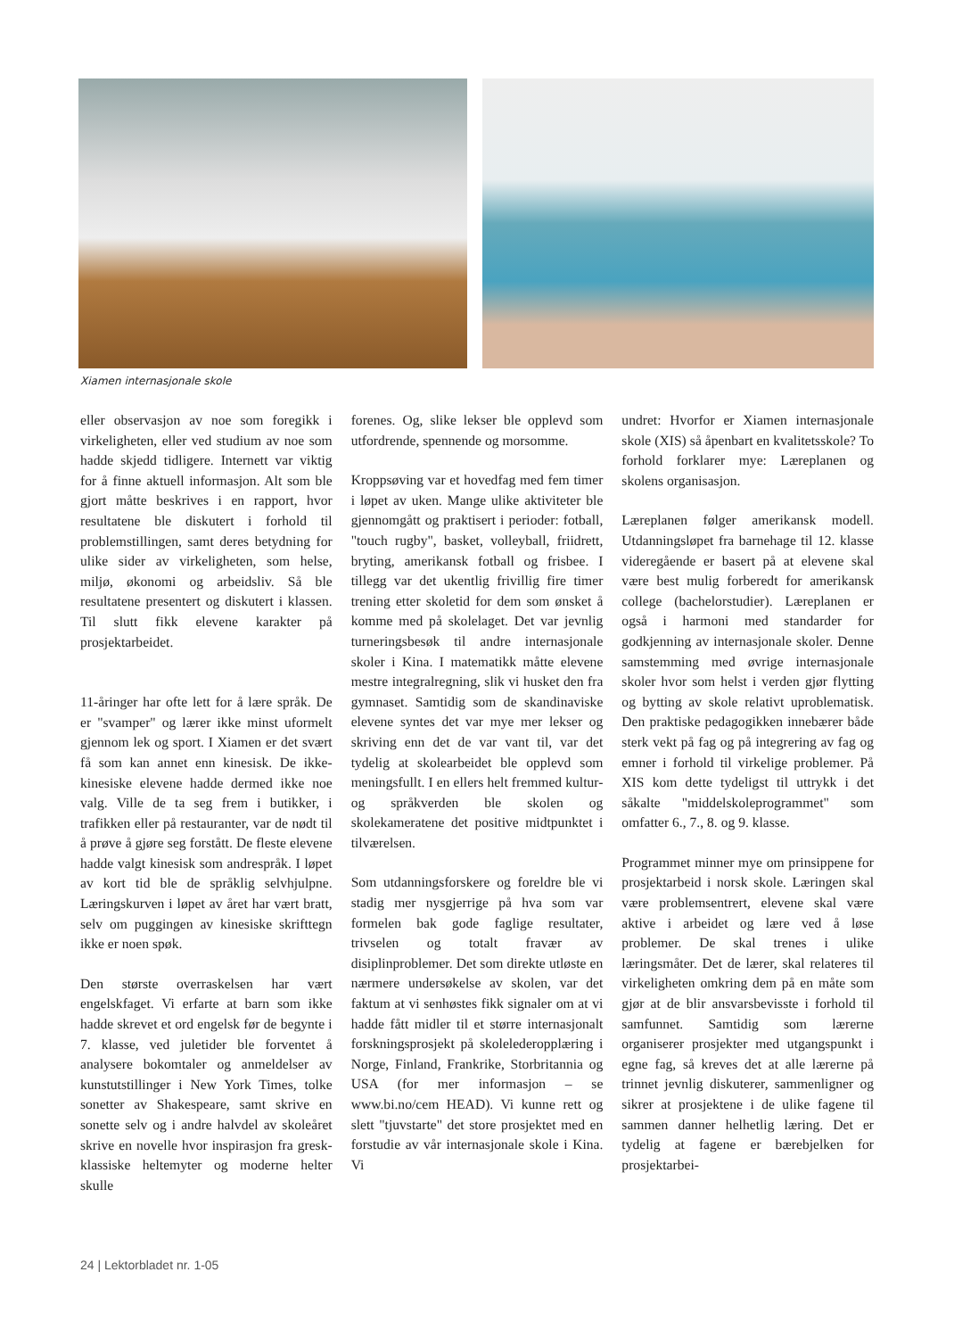Xiamen internasjonale skole
eller observasjon av noe som foregikk i virkeligheten, eller ved studium av noe som hadde skjedd tidligere. Internett var viktig for å finne aktuell informasjon. Alt som ble gjort måtte beskrives i en rapport, hvor resultatene ble diskutert i forhold til problemstillingen, samt deres betydning for ulike sider av virkeligheten, som helse, miljø, økonomi og arbeidsliv. Så ble resultatene presentert og diskutert i klassen. Til slutt fikk elevene karakter på prosjektarbeidet.
11-åringer har ofte lett for å lære språk. De er "svamper" og lærer ikke minst uformelt gjennom lek og sport. I Xiamen er det svært få som kan annet enn kinesisk. De ikke-kinesiske elevene hadde dermed ikke noe valg. Ville de ta seg frem i butikker, i trafikken eller på restauranter, var de nødt til å prøve å gjøre seg forstått. De fleste elevene hadde valgt kinesisk som andrespråk. I løpet av kort tid ble de språklig selvhjulpne. Læringskurven i løpet av året har vært bratt, selv om puggingen av kinesiske skrifttegn ikke er noen spøk.
Den største overraskelsen har vært engelskfaget. Vi erfarte at barn som ikke hadde skrevet et ord engelsk før de begynte i 7. klasse, ved juletider ble forventet å analysere bokomtaler og anmeldelser av kunstutstillinger i New York Times, tolke sonetter av Shakespeare, samt skrive en sonette selv og i andre halvdel av skoleåret skrive en novelle hvor inspirasjon fra gresk-klassiske heltemyter og moderne helter skulle
forenes. Og, slike lekser ble opplevd som utfordrende, spennende og morsomme.
Kroppsøving var et hovedfag med fem timer i løpet av uken. Mange ulike aktiviteter ble gjennomgått og praktisert i perioder: fotball, "touch rugby", basket, volleyball, friidrett, bryting, amerikansk fotball og frisbee. I tillegg var det ukentlig frivillig fire timer trening etter skoletid for dem som ønsket å komme med på skolelaget. Det var jevnlig turneringsbesøk til andre internasjonale skoler i Kina. I matematikk måtte elevene mestre integralregning, slik vi husket den fra gymnaset. Samtidig som de skandinaviske elevene syntes det var mye mer lekser og skriving enn det de var vant til, var det tydelig at skolearbeidet ble opplevd som meningsfullt. I en ellers helt fremmed kultur- og språkverden ble skolen og skolekameratene det positive midtpunktet i tilværelsen.
Som utdanningsforskere og foreldre ble vi stadig mer nysgjerrige på hva som var formelen bak gode faglige resultater, trivselen og totalt fravær av disiplinproblemer. Det som direkte utløste en nærmere undersøkelse av skolen, var det faktum at vi senhøstes fikk signaler om at vi hadde fått midler til et større internasjonalt forskningsprosjekt på skolelederopplæring i Norge, Finland, Frankrike, Storbritannia og USA (for mer informasjon – se www.bi.no/cem HEAD). Vi kunne rett og slett "tjuvstarte" det store prosjektet med en forstudie av vår internasjonale skole i Kina. Vi
undret: Hvorfor er Xiamen internasjonale skole (XIS) så åpenbart en kvalitetsskole? To forhold forklarer mye: Læreplanen og skolens organisasjon.
Læreplanen følger amerikansk modell. Utdanningsløpet fra barnehage til 12. klasse videregående er basert på at elevene skal være best mulig forberedt for amerikansk college (bachelorstudier). Læreplanen er også i harmoni med standarder for godkjenning av internasjonale skoler. Denne samstemming med øvrige internasjonale skoler hvor som helst i verden gjør flytting og bytting av skole relativt uproblematisk. Den praktiske pedagogikken innebærer både sterk vekt på fag og på integrering av fag og emner i forhold til virkelige problemer. På XIS kom dette tydeligst til uttrykk i det såkalte "middelskoleprogrammet" som omfatter 6., 7., 8. og 9. klasse.
Programmet minner mye om prinsippene for prosjektarbeid i norsk skole. Læringen skal være problemsentrert, elevene skal være aktive i arbeidet og lære ved å løse problemer. De skal trenes i ulike læringsmåter. Det de lærer, skal relateres til virkeligheten omkring dem på en måte som gjør at de blir ansvarsbevisste i forhold til samfunnet. Samtidig som lærerne organiserer prosjekter med utgangspunkt i egne fag, så kreves det at alle lærerne på trinnet jevnlig diskuterer, sammenligner og sikrer at prosjektene i de ulike fagene til sammen danner helhetlig læring. Det er tydelig at fagene er bærebjelken for prosjektarbei-
24 | Lektorbladet nr. 1-05